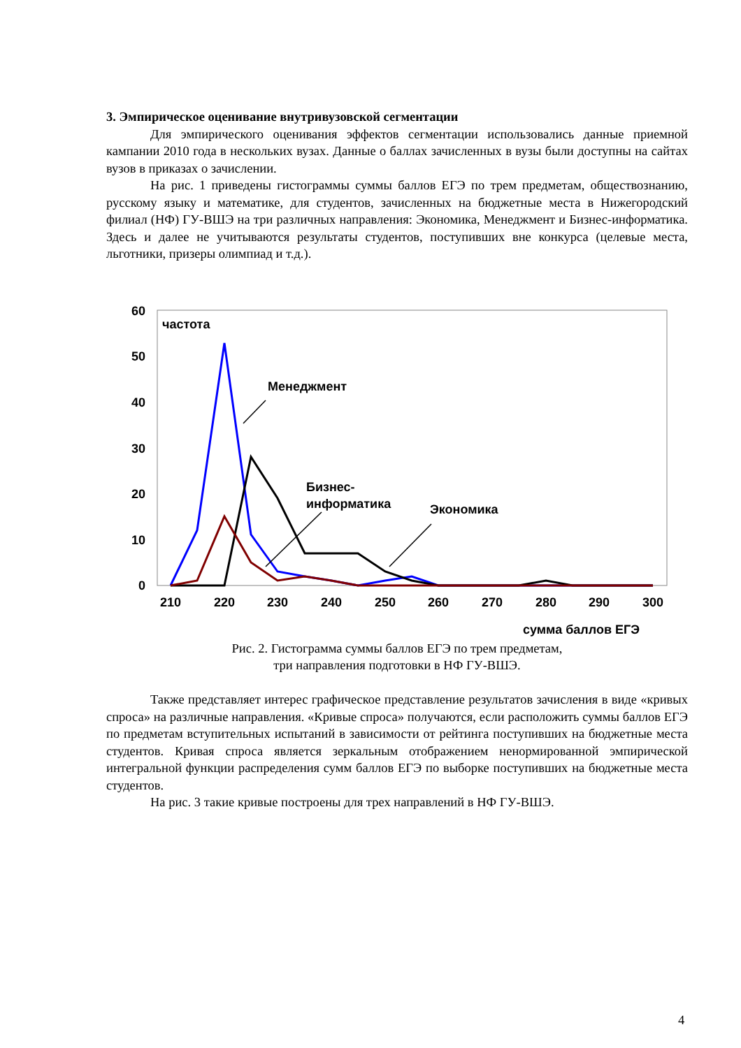3. Эмпирическое оценивание внутривузовской сегментации
Для эмпирического оценивания эффектов сегментации использовались данные приемной кампании 2010 года в нескольких вузах. Данные о баллах зачисленных в вузы были доступны на сайтах вузов в приказах о зачислении.
На рис. 1 приведены гистограммы суммы баллов ЕГЭ по трем предметам, обществознанию, русскому языку и математике, для студентов, зачисленных на бюджетные места в Нижегородский филиал (НФ) ГУ-ВШЭ на три различных направления: Экономика, Менеджмент и Бизнес-информатика. Здесь и далее не учитываются результаты студентов, поступивших вне конкурса (целевые места, льготники, призеры олимпиад и т.д.).
60
50
40
30
20
10
0
210
220
230
240
250
260
270
280
290
300
частота
Менеджмент
Бизнес-
информатика
Экономика
сумма баллов ЕГЭ
Рис. 2. Гистограмма суммы баллов ЕГЭ по трем предметам,
три направления подготовки в НФ ГУ-ВШЭ.
Также представляет интерес графическое представление результатов зачисления в виде «кривых спроса» на различные направления. «Кривые спроса» получаются, если расположить суммы баллов ЕГЭ по предметам вступительных испытаний в зависимости от рейтинга поступивших на бюджетные места студентов. Кривая спроса является зеркальным отображением ненормированной эмпирической интегральной функции распределения сумм баллов ЕГЭ по выборке поступивших на бюджетные места студентов.
На рис. 3 такие кривые построены для трех направлений в НФ ГУ-ВШЭ.
4